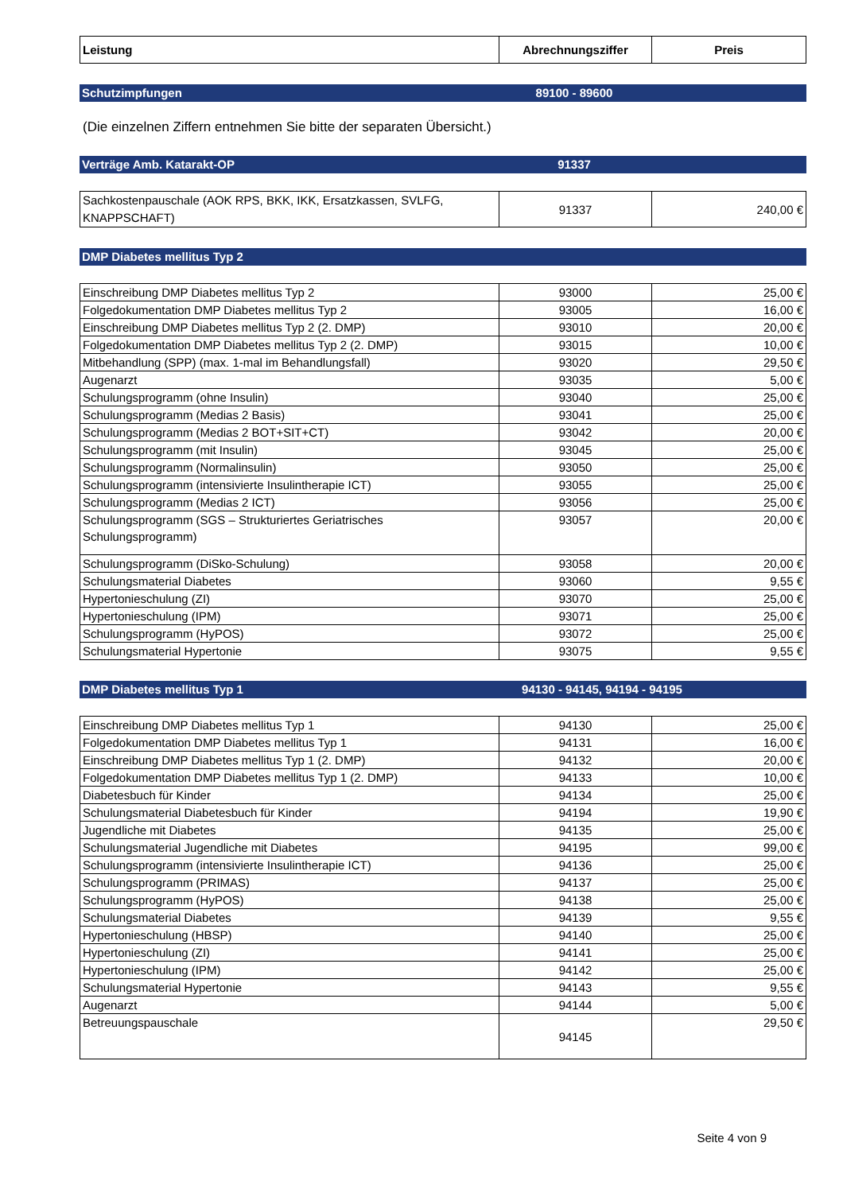| Leistung | Abrechnungsziffer | Preis |
| --- | --- | --- |
Schutzimpfungen 89100 - 89600
(Die einzelnen Ziffern entnehmen Sie bitte der separaten Übersicht.)
Verträge Amb. Katarakt-OP 91337
| Sachkostenpauschale (AOK RPS, BKK, IKK, Ersatzkassen, SVLFG, KNAPPSCHAFT) | 91337 | 240,00 € |
DMP Diabetes mellitus Typ 2
| Einschreibung DMP Diabetes mellitus Typ 2 | 93000 | 25,00 € |
| Folgedokumentation DMP Diabetes mellitus Typ 2 | 93005 | 16,00 € |
| Einschreibung DMP Diabetes mellitus Typ 2 (2. DMP) | 93010 | 20,00 € |
| Folgedokumentation DMP Diabetes mellitus Typ 2 (2. DMP) | 93015 | 10,00 € |
| Mitbehandlung (SPP) (max. 1-mal im Behandlungsfall) | 93020 | 29,50 € |
| Augenarzt | 93035 | 5,00 € |
| Schulungsprogramm (ohne Insulin) | 93040 | 25,00 € |
| Schulungsprogramm (Medias 2 Basis) | 93041 | 25,00 € |
| Schulungsprogramm (Medias 2 BOT+SIT+CT) | 93042 | 20,00 € |
| Schulungsprogramm (mit Insulin) | 93045 | 25,00 € |
| Schulungsprogramm (Normalinsulin) | 93050 | 25,00 € |
| Schulungsprogramm (intensivierte Insulintherapie ICT) | 93055 | 25,00 € |
| Schulungsprogramm (Medias 2 ICT) | 93056 | 25,00 € |
| Schulungsprogramm (SGS – Strukturiertes Geriatrisches Schulungsprogramm) | 93057 | 20,00 € |
| Schulungsprogramm (DiSko-Schulung) | 93058 | 20,00 € |
| Schulungsmaterial Diabetes | 93060 | 9,55 € |
| Hypertonieschulung (ZI) | 93070 | 25,00 € |
| Hypertonieschulung (IPM) | 93071 | 25,00 € |
| Schulungsprogramm (HyPOS) | 93072 | 25,00 € |
| Schulungsmaterial Hypertonie | 93075 | 9,55 € |
DMP Diabetes mellitus Typ 1 94130 - 94145, 94194 - 94195
| Einschreibung DMP Diabetes mellitus Typ 1 | 94130 | 25,00 € |
| Folgedokumentation DMP Diabetes mellitus Typ 1 | 94131 | 16,00 € |
| Einschreibung DMP Diabetes mellitus Typ 1 (2. DMP) | 94132 | 20,00 € |
| Folgedokumentation DMP Diabetes mellitus Typ 1 (2. DMP) | 94133 | 10,00 € |
| Diabetesbuch für Kinder | 94134 | 25,00 € |
| Schulungsmaterial Diabetesbuch für Kinder | 94194 | 19,90 € |
| Jugendliche mit Diabetes | 94135 | 25,00 € |
| Schulungsmaterial Jugendliche mit Diabetes | 94195 | 99,00 € |
| Schulungsprogramm (intensivierte Insulintherapie ICT) | 94136 | 25,00 € |
| Schulungsprogramm (PRIMAS) | 94137 | 25,00 € |
| Schulungsprogramm (HyPOS) | 94138 | 25,00 € |
| Schulungsmaterial Diabetes | 94139 | 9,55 € |
| Hypertonieschulung (HBSP) | 94140 | 25,00 € |
| Hypertonieschulung (ZI) | 94141 | 25,00 € |
| Hypertonieschulung (IPM) | 94142 | 25,00 € |
| Schulungsmaterial Hypertonie | 94143 | 9,55 € |
| Augenarzt | 94144 | 5,00 € |
| Betreuungspauschale | 94145 | 29,50 € |
Seite 4 von 9